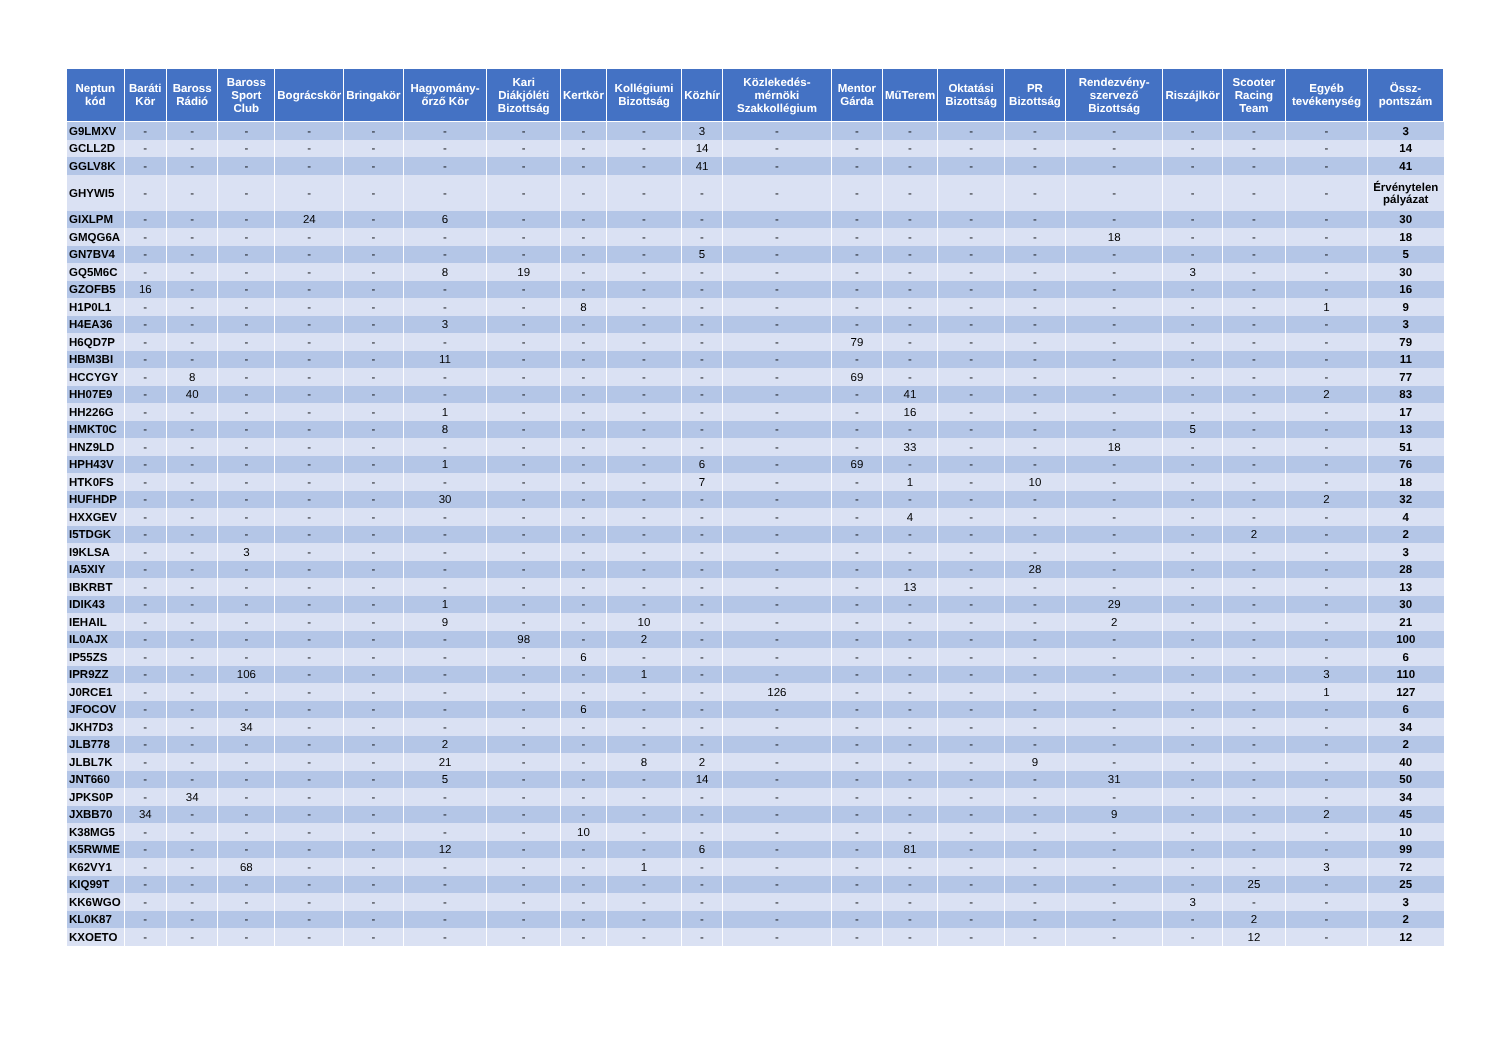| Neptun kód | Baráti Kör | Baross Rádió | Baross Sport Club | Bográcskör | Bringakör | Hagyomány-őrző Kör | Kari Diákjóléti Bizottság | Kertkör | Kollégiumi Bizottság | Közhír | Közlekedés-mérnöki Szakkollégium | Mentor Gárda | MűTerem | Oktatási Bizottság | PR Bizottság | Rendezvény-szervező Bizottság | Riszájlkör | Scooter Racing Team | Egyéb tevékenység | Össz-pontszám |
| --- | --- | --- | --- | --- | --- | --- | --- | --- | --- | --- | --- | --- | --- | --- | --- | --- | --- | --- | --- | --- |
| G9LMXV | - | - | - | - | - | - | - | - | - | 3 | - | - | - | - | - | - | - | - | - | 3 |
| GCLL2D | - | - | - | - | - | - | - | - | - | 14 | - | - | - | - | - | - | - | - | - | 14 |
| GGLV8K | - | - | - | - | - | - | - | - | - | 41 | - | - | - | - | - | - | - | - | - | 41 |
| GHYWI5 | - | - | - | - | - | - | - | - | - | - | - | - | - | - | - | - | - | - | - | Érvénytelen pályázat |
| GIXLPM | - | - | - | 24 | - | 6 | - | - | - | - | - | - | - | - | - | - | - | - | - | 30 |
| GMQG6A | - | - | - | - | - | - | - | - | - | - | - | - | - | - | - | 18 | - | - | - | 18 |
| GN7BV4 | - | - | - | - | - | - | - | - | - | 5 | - | - | - | - | - | - | - | - | - | 5 |
| GQ5M6C | - | - | - | - | - | 8 | 19 | - | - | - | - | - | - | - | - | - | 3 | - | - | 30 |
| GZOFB5 | 16 | - | - | - | - | - | - | - | - | - | - | - | - | - | - | - | - | - | - | 16 |
| H1P0L1 | - | - | - | - | - | - | - | 8 | - | - | - | - | - | - | - | - | - | - | 1 | 9 |
| H4EA36 | - | - | - | - | - | 3 | - | - | - | - | - | - | - | - | - | - | - | - | - | 3 |
| H6QD7P | - | - | - | - | - | - | - | - | - | - | - | 79 | - | - | - | - | - | - | - | 79 |
| HBM3BI | - | - | - | - | - | 11 | - | - | - | - | - | - | - | - | - | - | - | - | - | 11 |
| HCCYGY | - | 8 | - | - | - | - | - | - | - | - | - | 69 | - | - | - | - | - | - | - | 77 |
| HH07E9 | - | 40 | - | - | - | - | - | - | - | - | - | - | 41 | - | - | - | - | - | 2 | 83 |
| HH226G | - | - | - | - | - | 1 | - | - | - | - | - | - | 16 | - | - | - | - | - | - | 17 |
| HMKT0C | - | - | - | - | - | 8 | - | - | - | - | - | - | - | - | - | - | 5 | - | - | 13 |
| HNZ9LD | - | - | - | - | - | - | - | - | - | - | - | - | 33 | - | - | 18 | - | - | - | 51 |
| HPH43V | - | - | - | - | - | 1 | - | - | - | 6 | - | 69 | - | - | - | - | - | - | - | 76 |
| HTK0FS | - | - | - | - | - | - | - | - | - | 7 | - | - | 1 | - | 10 | - | - | - | - | 18 |
| HUFHDP | - | - | - | - | - | 30 | - | - | - | - | - | - | - | - | - | - | - | - | 2 | 32 |
| HXXGEV | - | - | - | - | - | - | - | - | - | - | - | - | 4 | - | - | - | - | - | - | 4 |
| I5TDGK | - | - | - | - | - | - | - | - | - | - | - | - | - | - | - | - | - | 2 | - | 2 |
| I9KLSA | - | - | 3 | - | - | - | - | - | - | - | - | - | - | - | - | - | - | - | - | 3 |
| IA5XIY | - | - | - | - | - | - | - | - | - | - | - | - | - | - | 28 | - | - | - | - | 28 |
| IBKRBT | - | - | - | - | - | - | - | - | - | - | - | - | 13 | - | - | - | - | - | - | 13 |
| IDIK43 | - | - | - | - | - | 1 | - | - | - | - | - | - | - | - | - | 29 | - | - | - | 30 |
| IEHAIL | - | - | - | - | - | 9 | - | - | 10 | - | - | - | - | - | - | 2 | - | - | - | 21 |
| IL0AJX | - | - | - | - | - | - | 98 | - | 2 | - | - | - | - | - | - | - | - | - | - | 100 |
| IP55ZS | - | - | - | - | - | - | - | 6 | - | - | - | - | - | - | - | - | - | - | - | 6 |
| IPR9ZZ | - | - | 106 | - | - | - | - | - | 1 | - | - | - | - | - | - | - | - | - | 3 | 110 |
| J0RCE1 | - | - | - | - | - | - | - | - | - | - | 126 | - | - | - | - | - | - | - | 1 | 127 |
| JFOCOV | - | - | - | - | - | - | - | 6 | - | - | - | - | - | - | - | - | - | - | - | 6 |
| JKH7D3 | - | - | 34 | - | - | - | - | - | - | - | - | - | - | - | - | - | - | - | - | 34 |
| JLB778 | - | - | - | - | - | 2 | - | - | - | - | - | - | - | - | - | - | - | - | - | 2 |
| JLBL7K | - | - | - | - | - | 21 | - | - | 8 | 2 | - | - | - | - | 9 | - | - | - | - | 40 |
| JNT660 | - | - | - | - | - | 5 | - | - | - | 14 | - | - | - | - | - | 31 | - | - | - | 50 |
| JPKS0P | - | 34 | - | - | - | - | - | - | - | - | - | - | - | - | - | - | - | - | - | 34 |
| JXBB70 | 34 | - | - | - | - | - | - | - | - | - | - | - | - | - | - | 9 | - | - | 2 | 45 |
| K38MG5 | - | - | - | - | - | - | - | 10 | - | - | - | - | - | - | - | - | - | - | - | 10 |
| K5RWME | - | - | - | - | - | 12 | - | - | - | 6 | - | - | 81 | - | - | - | - | - | - | 99 |
| K62VY1 | - | - | 68 | - | - | - | - | - | 1 | - | - | - | - | - | - | - | - | - | 3 | 72 |
| KIQ99T | - | - | - | - | - | - | - | - | - | - | - | - | - | - | - | - | - | 25 | - | 25 |
| KK6WGO | - | - | - | - | - | - | - | - | - | - | - | - | - | - | - | - | 3 | - | - | 3 |
| KL0K87 | - | - | - | - | - | - | - | - | - | - | - | - | - | - | - | - | - | 2 | - | 2 |
| KXOETO | - | - | - | - | - | - | - | - | - | - | - | - | - | - | - | - | - | 12 | - | 12 |